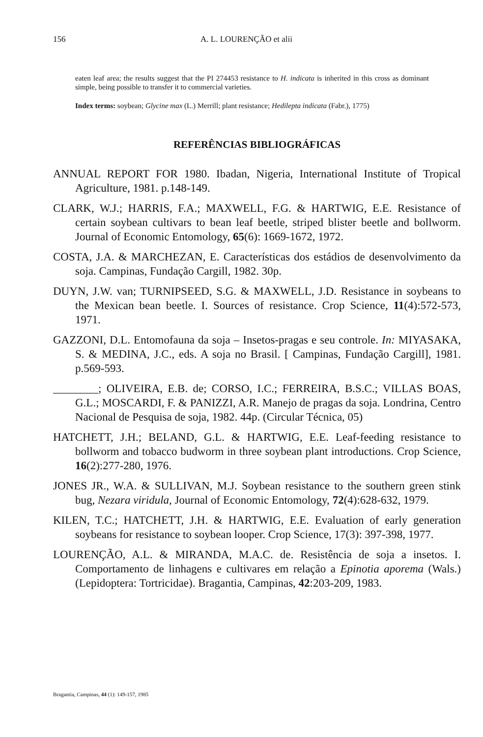156 A. L. LOURENÇÃO et alii
eaten leaf area; the results suggest that the PI 274453 resistance to H. indicata is inherited in this cross as dominant simple, being possible to transfer it to commercial varieties.
Index terms: soybean; Glycine max (L.) Merrill; plant resistance; Hedilepta indicata (Fabr.), 1775)
REFERÊNCIAS BIBLIOGRÁFICAS
ANNUAL REPORT FOR 1980. Ibadan, Nigeria, International Institute of Tropical Agriculture, 1981. p.148-149.
CLARK, W.J.; HARRIS, F.A.; MAXWELL, F.G. & HARTWIG, E.E. Resistance of certain soybean cultivars to bean leaf beetle, striped blister beetle and bollworm. Journal of Economic Entomology, 65(6): 1669-1672, 1972.
COSTA, J.A. & MARCHEZAN, E. Características dos estádios de desenvolvimento da soja. Campinas, Fundação Cargill, 1982. 30p.
DUYN, J.W. van; TURNIPSEED, S.G. & MAXWELL, J.D. Resistance in soybeans to the Mexican bean beetle. I. Sources of resistance. Crop Science, 11(4):572-573, 1971.
GAZZONI, D.L. Entomofauna da soja – Insetos-pragas e seu controle. In: MIYASAKA, S. & MEDINA, J.C., eds. A soja no Brasil. [ Campinas, Fundação Cargill], 1981. p.569-593.
________; OLIVEIRA, E.B. de; CORSO, I.C.; FERREIRA, B.S.C.; VILLAS BOAS, G.L.; MOSCARDI, F. & PANIZZI, A.R. Manejo de pragas da soja. Londrina, Centro Nacional de Pesquisa de soja, 1982. 44p. (Circular Técnica, 05)
HATCHETT, J.H.; BELAND, G.L. & HARTWIG, E.E. Leaf-feeding resistance to bollworm and tobacco budworm in three soybean plant introductions. Crop Science, 16(2):277-280, 1976.
JONES JR., W.A. & SULLIVAN, M.J. Soybean resistance to the southern green stink bug, Nezara viridula, Journal of Economic Entomology, 72(4):628-632, 1979.
KILEN, T.C.; HATCHETT, J.H. & HARTWIG, E.E. Evaluation of early generation soybeans for resistance to soybean looper. Crop Science, 17(3): 397-398, 1977.
LOURENÇÃO, A.L. & MIRANDA, M.A.C. de. Resistência de soja a insetos. I. Comportamento de linhagens e cultivares em relação a Epinotia aporema (Wals.) (Lepidoptera: Tortricidae). Bragantia, Campinas, 42:203-209, 1983.
Bragantia, Campinas, 44 (1): 149-157, 1985